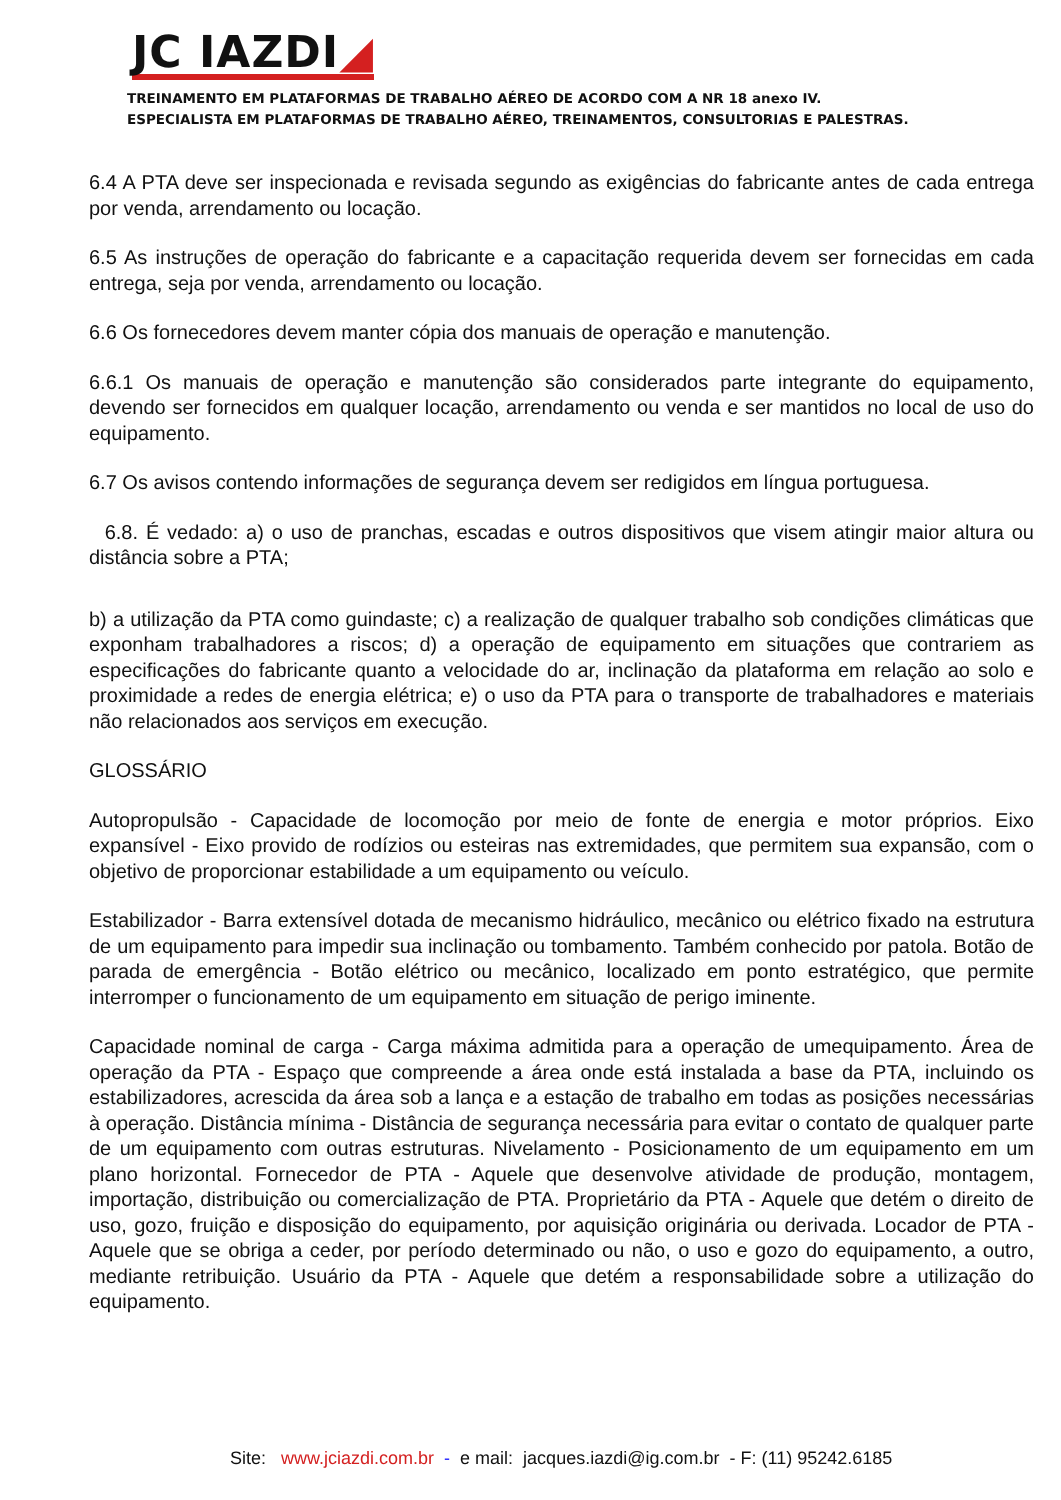JC IAZDI◢
TREINAMENTO EM PLATAFORMAS DE TRABALHO AÉREO DE ACORDO COM A NR 18 anexo IV.
ESPECIALISTA EM PLATAFORMAS DE TRABALHO AÉREO, TREINAMENTOS, CONSULTORIAS E PALESTRAS.
6.4 A PTA deve ser inspecionada e revisada segundo as exigências do fabricante antes de cada entrega por venda, arrendamento ou locação.
6.5 As instruções de operação do fabricante e a capacitação requerida devem ser fornecidas em cada entrega, seja por venda, arrendamento ou locação.
6.6 Os fornecedores devem manter cópia dos manuais de operação e manutenção.
6.6.1 Os manuais de operação e manutenção são considerados parte integrante do equipamento, devendo ser fornecidos em qualquer locação, arrendamento ou venda e ser mantidos no local de uso do equipamento.
6.7 Os avisos contendo informações de segurança devem ser redigidos em língua portuguesa.
6.8. É vedado: a) o uso de pranchas, escadas e outros dispositivos que visem atingir maior altura ou distância sobre a PTA;
b) a utilização da PTA como guindaste; c) a realização de qualquer trabalho sob condições climáticas que exponham trabalhadores a riscos; d) a operação de equipamento em situações que contrariem as especificações do fabricante quanto a velocidade do ar, inclinação da plataforma em relação ao solo e proximidade a redes de energia elétrica; e) o uso da PTA para o transporte de trabalhadores e materiais não relacionados aos serviços em execução.
GLOSSÁRIO
Autopropulsão - Capacidade de locomoção por meio de fonte de energia e motor próprios. Eixo expansível - Eixo provido de rodízios ou esteiras nas extremidades, que permitem sua expansão, com o objetivo de proporcionar estabilidade a um equipamento ou veículo.
Estabilizador - Barra extensível dotada de mecanismo hidráulico, mecânico ou elétrico fixado na estrutura de um equipamento para impedir sua inclinação ou tombamento. Também conhecido por patola. Botão de parada de emergência - Botão elétrico ou mecânico, localizado em ponto estratégico, que permite interromper o funcionamento de um equipamento em situação de perigo iminente.
Capacidade nominal de carga - Carga máxima admitida para a operação de umequipamento. Área de operação da PTA - Espaço que compreende a área onde está instalada a base da PTA, incluindo os estabilizadores, acrescida da área sob a lança e a estação de trabalho em todas as posições necessárias à operação. Distância mínima - Distância de segurança necessária para evitar o contato de qualquer parte de um equipamento com outras estruturas. Nivelamento - Posicionamento de um equipamento em um plano horizontal. Fornecedor de PTA - Aquele que desenvolve atividade de produção, montagem, importação, distribuição ou comercialização de PTA. Proprietário da PTA - Aquele que detém o direito de uso, gozo, fruição e disposição do equipamento, por aquisição originária ou derivada. Locador de PTA - Aquele que se obriga a ceder, por período determinado ou não, o uso e gozo do equipamento, a outro, mediante retribuição. Usuário da PTA - Aquele que detém a responsabilidade sobre a utilização do equipamento.
Site: www.jciazdi.com.br - e mail: jacques.iazdi@ig.com.br - F: (11) 95242.6185